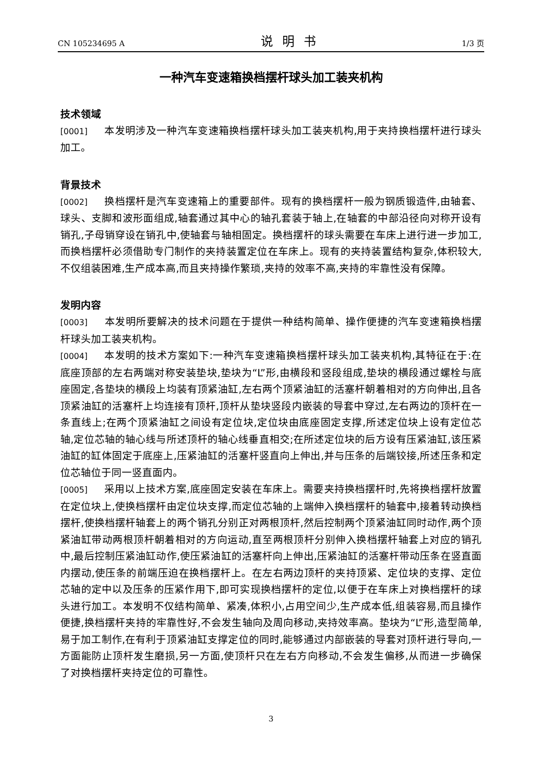CN 105234695 A 说明书 1/3 页
一种汽车变速箱换档摆杆球头加工装夹机构
技术领域
[0001] 本发明涉及一种汽车变速箱换档摆杆球头加工装夹机构,用于夹持换档摆杆进行球头加工。
背景技术
[0002] 换档摆杆是汽车变速箱上的重要部件。现有的换档摆杆一般为钢质锻造件,由轴套、球头、支脚和波形面组成,轴套通过其中心的轴孔套装于轴上,在轴套的中部沿径向对称开设有销孔,子母销穿设在销孔中,使轴套与轴相固定。换档摆杆的球头需要在车床上进行进一步加工,而换档摆杆必须借助专门制作的夹持装置定位在车床上。现有的夹持装置结构复杂,体积较大,不仅组装困难,生产成本高,而且夹持操作繁琐,夹持的效率不高,夹持的牢靠性没有保障。
发明内容
[0003] 本发明所要解决的技术问题在于提供一种结构简单、操作便捷的汽车变速箱换档摆杆球头加工装夹机构。
[0004] 本发明的技术方案如下:一种汽车变速箱换档摆杆球头加工装夹机构,其特征在于:在底座顶部的左右两端对称安装垫块,垫块为“L”形,由横段和竖段组成,垫块的横段通过螺栓与底座固定,各垫块的横段上均装有顶紧油缸,左右两个顶紧油缸的活塞杆朝着相对的方向伸出,且各顶紧油缸的活塞杆上均连接有顶杆,顶杆从垫块竖段内嵌装的导套中穿过,左右两边的顶杆在一条直线上;在两个顶紧油缸之间设有定位块,定位块由底座固定支撑,所述定位块上设有定位芯轴,定位芯轴的轴心线与所述顶杆的轴心线垂直相交;在所述定位块的后方设有压紧油缸,该压紧油缸的缸体固定于底座上,压紧油缸的活塞杆竖直向上伸出,并与压条的后端铰接,所述压条和定位芯轴位于同一竖直面内。
[0005] 采用以上技术方案,底座固定安装在车床上。需要夹持换档摆杆时,先将换档摆杆放置在定位块上,使换档摆杆由定位块支撑,而定位芯轴的上端伸入换档摆杆的轴套中,接着转动换档摆杆,使换档摆杆轴套上的两个销孔分别正对两根顶杆,然后控制两个顶紧油缸同时动作,两个顶紧油缸带动两根顶杆朝着相对的方向运动,直至两根顶杆分别伸入换档摆杆轴套上对应的销孔中,最后控制压紧油缸动作,使压紧油缸的活塞杆向上伸出,压紧油缸的活塞杆带动压条在竖直面内摆动,使压条的前端压迫在换档摆杆上。在左右两边顶杆的夹持顶紧、定位块的支撑、定位芯轴的定中以及压条的压紧作用下,即可实现换档摆杆的定位,以便于在车床上对换档摆杆的球头进行加工。本发明不仅结构简单、紧凑,体积小,占用空间少,生产成本低,组装容易,而且操作便捷,换档摆杆夹持的牢靠性好,不会发生轴向及周向移动,夹持效率高。垫块为“L”形,造型简单,易于加工制作,在有利于顶紧油缸支撑定位的同时,能够通过内部嵌装的导套对顶杆进行导向,一方面能防止顶杆发生磨损,另一方面,使顶杆只在左右方向移动,不会发生偏移,从而进一步确保了对换档摆杆夹持定位的可靠性。
3